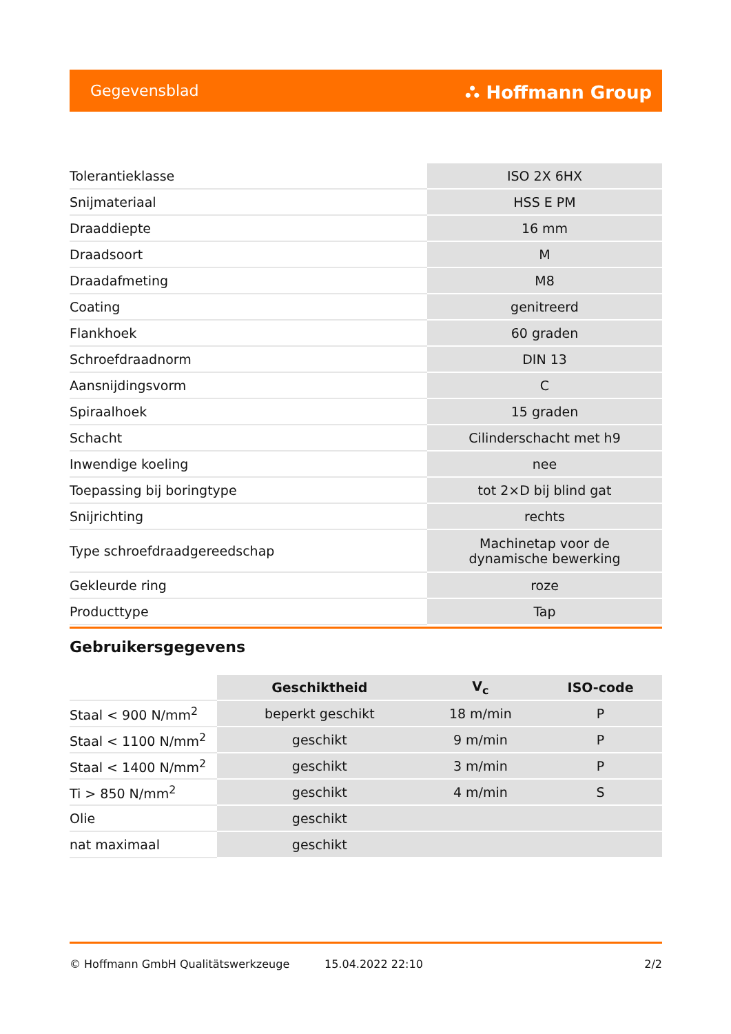Gegevensblad ⛬ Hoffmann Group
| Tolerantieklasse | ISO 2X 6HX |
| Snijmateriaal | HSS E PM |
| Draaddiepte | 16 mm |
| Draadsoort | M |
| Draadafmeting | M8 |
| Coating | genitreerd |
| Flankhoek | 60 graden |
| Schroefdraadnorm | DIN 13 |
| Aansnijdingsvorm | C |
| Spiraalhoek | 15 graden |
| Schacht | Cilinderschacht met h9 |
| Inwendige koeling | nee |
| Toepassing bij boringtype | tot 2×D bij blind gat |
| Snijrichting | rechts |
| Type schroefdraadgereedschap | Machinetap voor de dynamische bewerking |
| Gekleurde ring | roze |
| Producttype | Tap |
Gebruikersgegevens
| | Geschiktheid | V<sub>c</sub> | ISO-code |
| --- | --- | --- | --- |
| Staal < 900 N/mm<sup>2</sup> | beperkt geschikt | 18 m/min | P |
| Staal < 1100 N/mm<sup>2</sup> | geschikt | 9 m/min | P |
| Staal < 1400 N/mm<sup>2</sup> | geschikt | 3 m/min | P |
| Ti > 850 N/mm<sup>2</sup> | geschikt | 4 m/min | S |
| Olie | geschikt | | |
| nat maximaal | geschikt | | |
© Hoffmann GmbH Qualitätswerkzeuge 15.04.2022 22:10 2/2